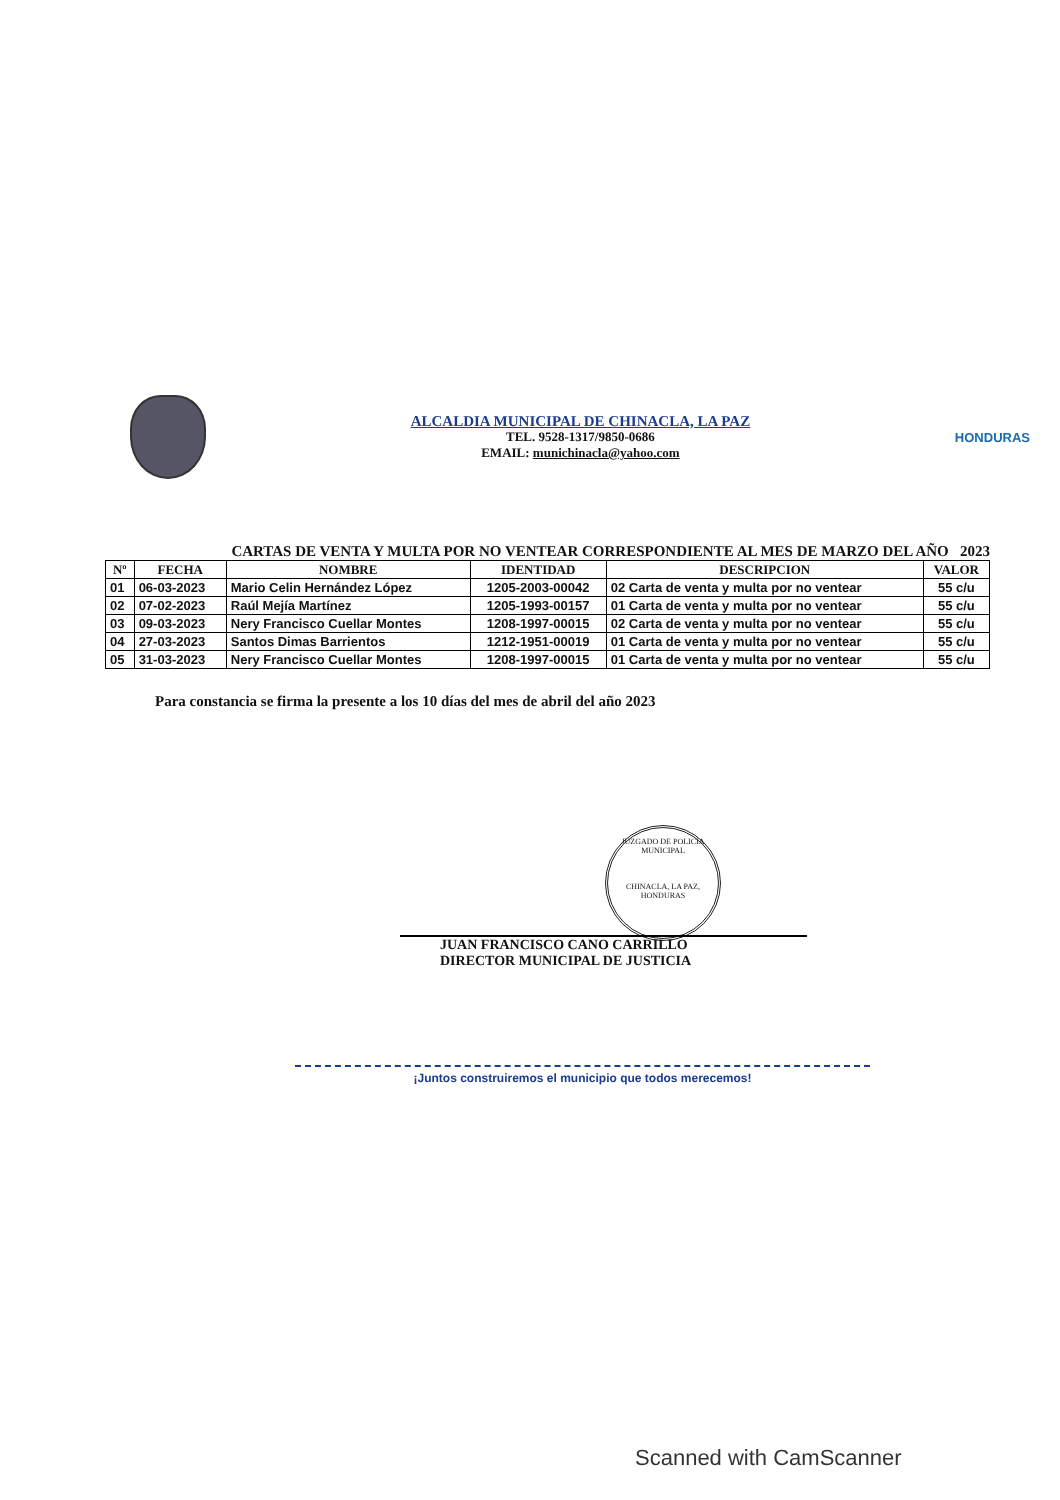ALCALDIA MUNICIPAL DE CHINACLA, LA PAZ
TEL. 9528-1317/9850-0686
EMAIL: munichinacla@yahoo.com
HONDURAS
CARTAS DE VENTA Y MULTA POR NO VENTEAR CORRESPONDIENTE AL MES DE MARZO DEL AÑO 2023
| Nº | FECHA | NOMBRE | IDENTIDAD | DESCRIPCION | VALOR |
| --- | --- | --- | --- | --- | --- |
| 01 | 06-03-2023 | Mario Celin Hernández López | 1205-2003-00042 | 02 Carta de venta y multa por no ventear | 55 c/u |
| 02 | 07-02-2023 | Raúl Mejía Martínez | 1205-1993-00157 | 01 Carta de venta y multa por no ventear | 55 c/u |
| 03 | 09-03-2023 | Nery Francisco Cuellar Montes | 1208-1997-00015 | 02 Carta de venta y multa por no ventear | 55 c/u |
| 04 | 27-03-2023 | Santos Dimas Barrientos | 1212-1951-00019 | 01 Carta de venta y multa por no ventear | 55 c/u |
| 05 | 31-03-2023 | Nery Francisco Cuellar Montes | 1208-1997-00015 | 01 Carta de venta y multa por no ventear | 55 c/u |
Para constancia se firma la presente a los 10 días del mes de abril del año 2023
JUZGADO DE POLICIA MUNICIPAL
CHINACLA, LA PAZ, HONDURAS
JUAN FRANCISCO CANO CARRILLO
DIRECTOR MUNICIPAL DE JUSTICIA
¡Juntos construiremos el municipio que todos merecemos!
Scanned with CamScanner